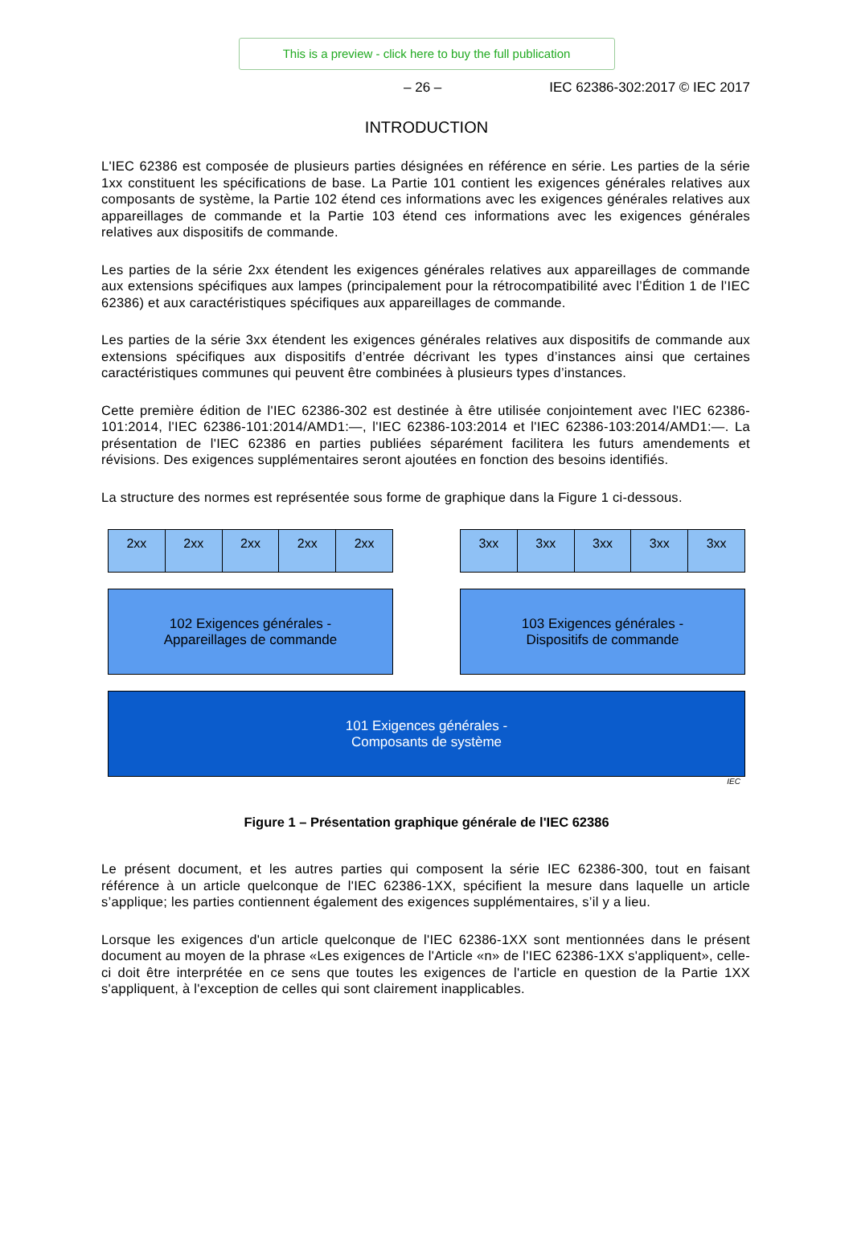This is a preview - click here to buy the full publication
– 26 – IEC 62386-302:2017 © IEC 2017
INTRODUCTION
L'IEC 62386 est composée de plusieurs parties désignées en référence en série. Les parties de la série 1xx constituent les spécifications de base. La Partie 101 contient les exigences générales relatives aux composants de système, la Partie 102 étend ces informations avec les exigences générales relatives aux appareillages de commande et la Partie 103 étend ces informations avec les exigences générales relatives aux dispositifs de commande.
Les parties de la série 2xx étendent les exigences générales relatives aux appareillages de commande aux extensions spécifiques aux lampes (principalement pour la rétrocompatibilité avec l’Édition 1 de l’IEC 62386) et aux caractéristiques spécifiques aux appareillages de commande.
Les parties de la série 3xx étendent les exigences générales relatives aux dispositifs de commande aux extensions spécifiques aux dispositifs d’entrée décrivant les types d’instances ainsi que certaines caractéristiques communes qui peuvent être combinées à plusieurs types d’instances.
Cette première édition de l'IEC 62386-302 est destinée à être utilisée conjointement avec l'IEC 62386-101:2014, l'IEC 62386-101:2014/AMD1:—, l'IEC 62386-103:2014 et l'IEC 62386-103:2014/AMD1:—. La présentation de l'IEC 62386 en parties publiées séparément facilitera les futurs amendements et révisions. Des exigences supplémentaires seront ajoutées en fonction des besoins identifiés.
La structure des normes est représentée sous forme de graphique dans la Figure 1 ci-dessous.
2xx 2xx 2xx 2xx 2xx 3xx 3xx 3xx 3xx 3xx
102 Exigences générales -
Appareillages de commande
103 Exigences générales -
Dispositifs de commande
101 Exigences générales -
Composants de système
IEC
Figure 1 – Présentation graphique générale de l'IEC 62386
Le présent document, et les autres parties qui composent la série IEC 62386-300, tout en faisant référence à un article quelconque de l'IEC 62386-1XX, spécifient la mesure dans laquelle un article s’applique; les parties contiennent également des exigences supplémentaires, s’il y a lieu.
Lorsque les exigences d'un article quelconque de l'IEC 62386-1XX sont mentionnées dans le présent document au moyen de la phrase «Les exigences de l'Article «n» de l'IEC 62386-1XX s'appliquent», celle-ci doit être interprétée en ce sens que toutes les exigences de l'article en question de la Partie 1XX s'appliquent, à l'exception de celles qui sont clairement inapplicables.